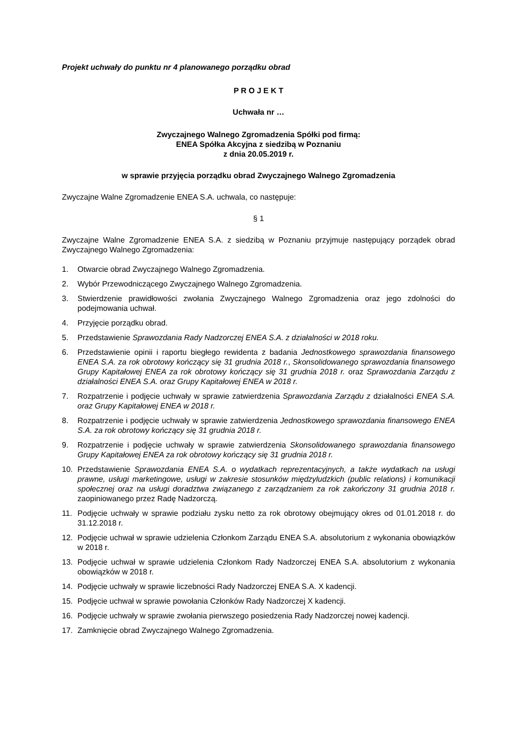Projekt uchwały do punktu nr 4 planowanego porządku obrad
P R O J E K T
Uchwała nr …
Zwyczajnego Walnego Zgromadzenia Spółki pod firmą:
ENEA Spółka Akcyjna z siedzibą w Poznaniu
z dnia 20.05.2019 r.
w sprawie przyjęcia porządku obrad Zwyczajnego Walnego Zgromadzenia
Zwyczajne Walne Zgromadzenie ENEA S.A. uchwala, co następuje:
§ 1
Zwyczajne Walne Zgromadzenie ENEA S.A. z siedzibą w Poznaniu przyjmuje następujący porządek obrad Zwyczajnego Walnego Zgromadzenia:
1. Otwarcie obrad Zwyczajnego Walnego Zgromadzenia.
2. Wybór Przewodniczącego Zwyczajnego Walnego Zgromadzenia.
3. Stwierdzenie prawidłowości zwołania Zwyczajnego Walnego Zgromadzenia oraz jego zdolności do podejmowania uchwał.
4. Przyjęcie porządku obrad.
5. Przedstawienie Sprawozdania Rady Nadzorczej ENEA S.A. z działalności w 2018 roku.
6. Przedstawienie opinii i raportu biegłego rewidenta z badania Jednostkowego sprawozdania finansowego ENEA S.A. za rok obrotowy kończący się 31 grudnia 2018 r., Skonsolidowanego sprawozdania finansowego Grupy Kapitałowej ENEA za rok obrotowy kończący się 31 grudnia 2018 r. oraz Sprawozdania Zarządu z działalności ENEA S.A. oraz Grupy Kapitałowej ENEA w 2018 r.
7. Rozpatrzenie i podjęcie uchwały w sprawie zatwierdzenia Sprawozdania Zarządu z działalności ENEA S.A. oraz Grupy Kapitałowej ENEA w 2018 r.
8. Rozpatrzenie i podjęcie uchwały w sprawie zatwierdzenia Jednostkowego sprawozdania finansowego ENEA S.A. za rok obrotowy kończący się 31 grudnia 2018 r.
9. Rozpatrzenie i podjęcie uchwały w sprawie zatwierdzenia Skonsolidowanego sprawozdania finansowego Grupy Kapitałowej ENEA za rok obrotowy kończący się 31 grudnia 2018 r.
10. Przedstawienie Sprawozdania ENEA S.A. o wydatkach reprezentacyjnych, a także wydatkach na usługi prawne, usługi marketingowe, usługi w zakresie stosunków międzyludzkich (public relations) i komunikacji społecznej oraz na usługi doradztwa związanego z zarządzaniem za rok zakończony 31 grudnia 2018 r. zaopiniowanego przez Radę Nadzorczą.
11. Podjęcie uchwały w sprawie podziału zysku netto za rok obrotowy obejmujący okres od 01.01.2018 r. do 31.12.2018 r.
12. Podjęcie uchwał w sprawie udzielenia Członkom Zarządu ENEA S.A. absolutorium z wykonania obowiązków w 2018 r.
13. Podjęcie uchwał w sprawie udzielenia Członkom Rady Nadzorczej ENEA S.A. absolutorium z wykonania obowiązków w 2018 r.
14. Podjęcie uchwały w sprawie liczebności Rady Nadzorczej ENEA S.A. X kadencji.
15. Podjęcie uchwał w sprawie powołania Członków Rady Nadzorczej X kadencji.
16. Podjęcie uchwały w sprawie zwołania pierwszego posiedzenia Rady Nadzorczej nowej kadencji.
17. Zamknięcie obrad Zwyczajnego Walnego Zgromadzenia.